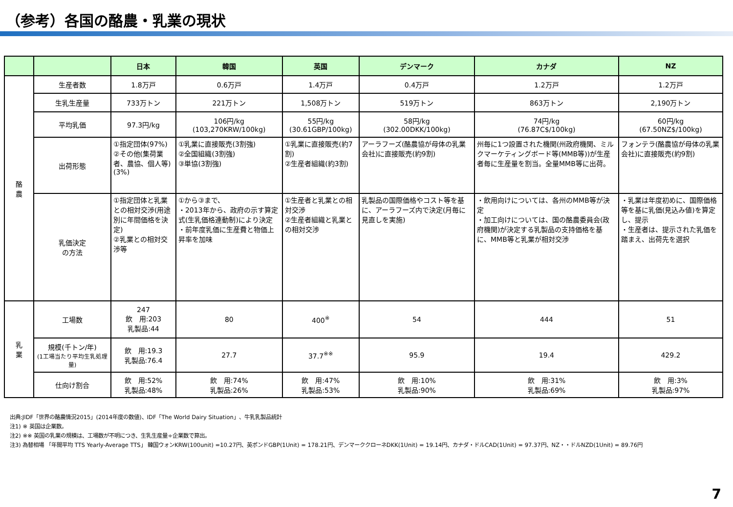（参考）各国の酪農・乳業の現状
| | | 日本 | 韓国 | 英国 | デンマーク | カナダ | NZ |
| --- | --- | --- | --- | --- | --- | --- | --- |
| 酪 農 | 生産者数 | 1.8万戸 | 0.6万戸 | 1.4万戸 | 0.4万戸 | 1.2万戸 | 1.2万戸 |
| | 生乳生産量 | 733万トン | 221万トン | 1,508万トン | 519万トン | 863万トン | 2,190万トン |
| | 平均乳価 | 97.3円/kg | 106円/kg (103,270KRW/100kg) | 55円/kg (30.61GBP/100kg) | 58円/kg (302.00DKK/100kg) | 74円/kg (76.87C$/100kg) | 60円/kg (67.50NZ$/100kg) |
| | 出荷形態 | ①指定団体(97%) ②その他(集荷業者、農協、個人等)(3%) | ①乳業に直接販売(3割強) ②全国組織(3割強) ③単協(3割強) | ①乳業に直接販売(約7割) ②生産者組織(約3割) | アーラフーズ(酪農協が母体の乳業会社)に直接販売(約9割) | 州毎に1つ設置された機関(州政府機関、ミルクマーケティングボード等(MMB等))が生産者毎に生産量を割当。全量MMB等に出荷。 | フォンテラ(酪農協が母体の乳業会社)に直接販売(約9割) |
| | 乳価決定 の方法 | ①指定団体と乳業との相対交渉(用途別に年間価格を決定) ②乳業との相対交渉等 | ①から③まで、 ・2013年から、政府の示す算定式(生乳価格連動制)により決定 ・前年度乳価に生産費と物価上昇率を加味 | ①生産者と乳業との相対交渉 ②生産者組織と乳業との相対交渉 | 乳製品の国際価格やコスト等を基に、アーラフーズ内で決定(月毎に見直しを実施) | ・飲用向けについては、各州のMMB等が決定 ・加工向けについては、国の酪農委員会(政府機関)が決定する乳製品の支持価格を基に、MMB等と乳業が相対交渉 | ・乳業は年度初めに、国際価格等を基に乳価(見込み値)を算定し、提示 ・生産者は、提示された乳価を踏まえ、出荷先を選択 |
| 乳 業 | 工場数 | 247 飲 用:203 乳製品:44 | 80 | 400<sup>※</sup> | 54 | 444 | 51 |
| | 規模(千トン/年) (1工場当たり平均生乳処理量) | 飲 用:19.3 乳製品:76.4 | 27.7 | 37.7<sup>※※</sup> | 95.9 | 19.4 | 429.2 |
| | 仕向け割合 | 飲 用:52% 乳製品:48% | 飲 用:74% 乳製品:26% | 飲 用:47% 乳製品:53% | 飲 用:10% 乳製品:90% | 飲 用:31% 乳製品:69% | 飲 用:3% 乳製品:97% |
出典:JIDF「世界の酪農情況2015」(2014年度の数値)、IDF「The World Dairy Situation」、牛乳乳製品統計
注1) ※ 英国は企業数。
注2) ※※ 英国の乳業の規模は、工場数が不明につき、生乳生産量÷企業数で算出。
注3) 為替相場 「年間平均 TTS Yearly-Average TTS」 韓国ウォンKRW(100unit) =10.27円、英ポンドGBP(1Unit) = 178.21円、デンマーククローネDKK(1Unit) = 19.14円、カナダ・ドルCAD(1Unit) = 97.37円、NZ・・ドルNZD(1Unit) = 89.76円
7